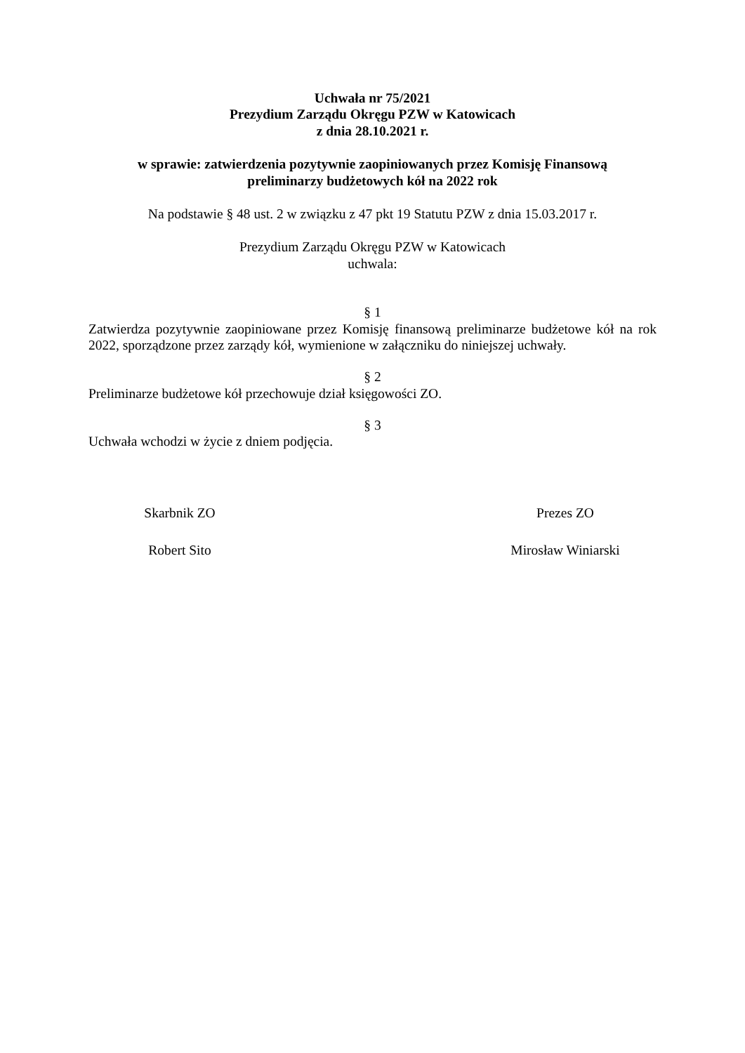Uchwała nr 75/2021
Prezydium Zarządu Okręgu PZW w Katowicach
z dnia 28.10.2021 r.
w sprawie: zatwierdzenia pozytywnie zaopiniowanych przez Komisję Finansową
preliminarzy budżetowych kół na 2022 rok
Na podstawie § 48 ust. 2 w związku z 47 pkt 19 Statutu PZW z dnia 15.03.2017 r.
Prezydium Zarządu Okręgu PZW w Katowicach
uchwala:
§ 1
Zatwierdza pozytywnie zaopiniowane przez Komisję finansową preliminarze budżetowe kół na rok 2022, sporządzone przez zarządy kół, wymienione w załączniku do niniejszej uchwały.
§ 2
Preliminarze budżetowe kół przechowuje dział księgowości ZO.
§ 3
Uchwała wchodzi w życie z dniem podjęcia.
Skarbnik ZO
Robert Sito
Prezes ZO
Mirosław Winiarski